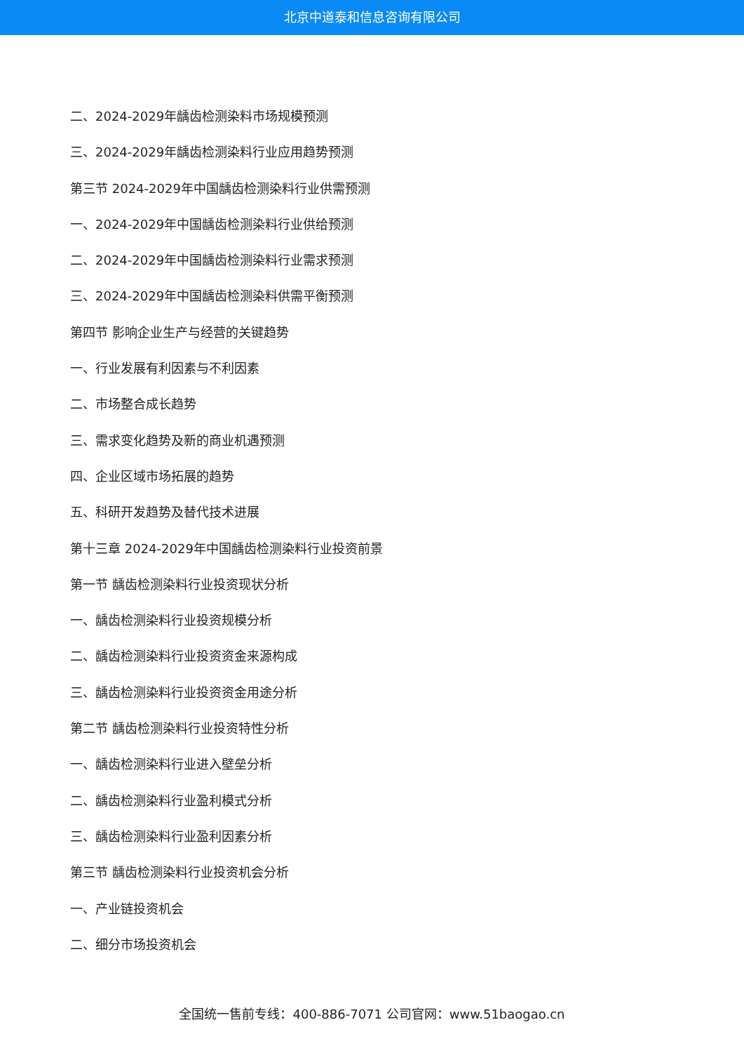北京中道泰和信息咨询有限公司
二、2024-2029年龋齿检测染料市场规模预测
三、2024-2029年龋齿检测染料行业应用趋势预测
第三节 2024-2029年中国龋齿检测染料行业供需预测
一、2024-2029年中国龋齿检测染料行业供给预测
二、2024-2029年中国龋齿检测染料行业需求预测
三、2024-2029年中国龋齿检测染料供需平衡预测
第四节 影响企业生产与经营的关键趋势
一、行业发展有利因素与不利因素
二、市场整合成长趋势
三、需求变化趋势及新的商业机遇预测
四、企业区域市场拓展的趋势
五、科研开发趋势及替代技术进展
第十三章 2024-2029年中国龋齿检测染料行业投资前景
第一节 龋齿检测染料行业投资现状分析
一、龋齿检测染料行业投资规模分析
二、龋齿检测染料行业投资资金来源构成
三、龋齿检测染料行业投资资金用途分析
第二节 龋齿检测染料行业投资特性分析
一、龋齿检测染料行业进入壁垒分析
二、龋齿检测染料行业盈利模式分析
三、龋齿检测染料行业盈利因素分析
第三节 龋齿检测染料行业投资机会分析
一、产业链投资机会
二、细分市场投资机会
全国统一售前专线：400-886-7071 公司官网：www.51baogao.cn